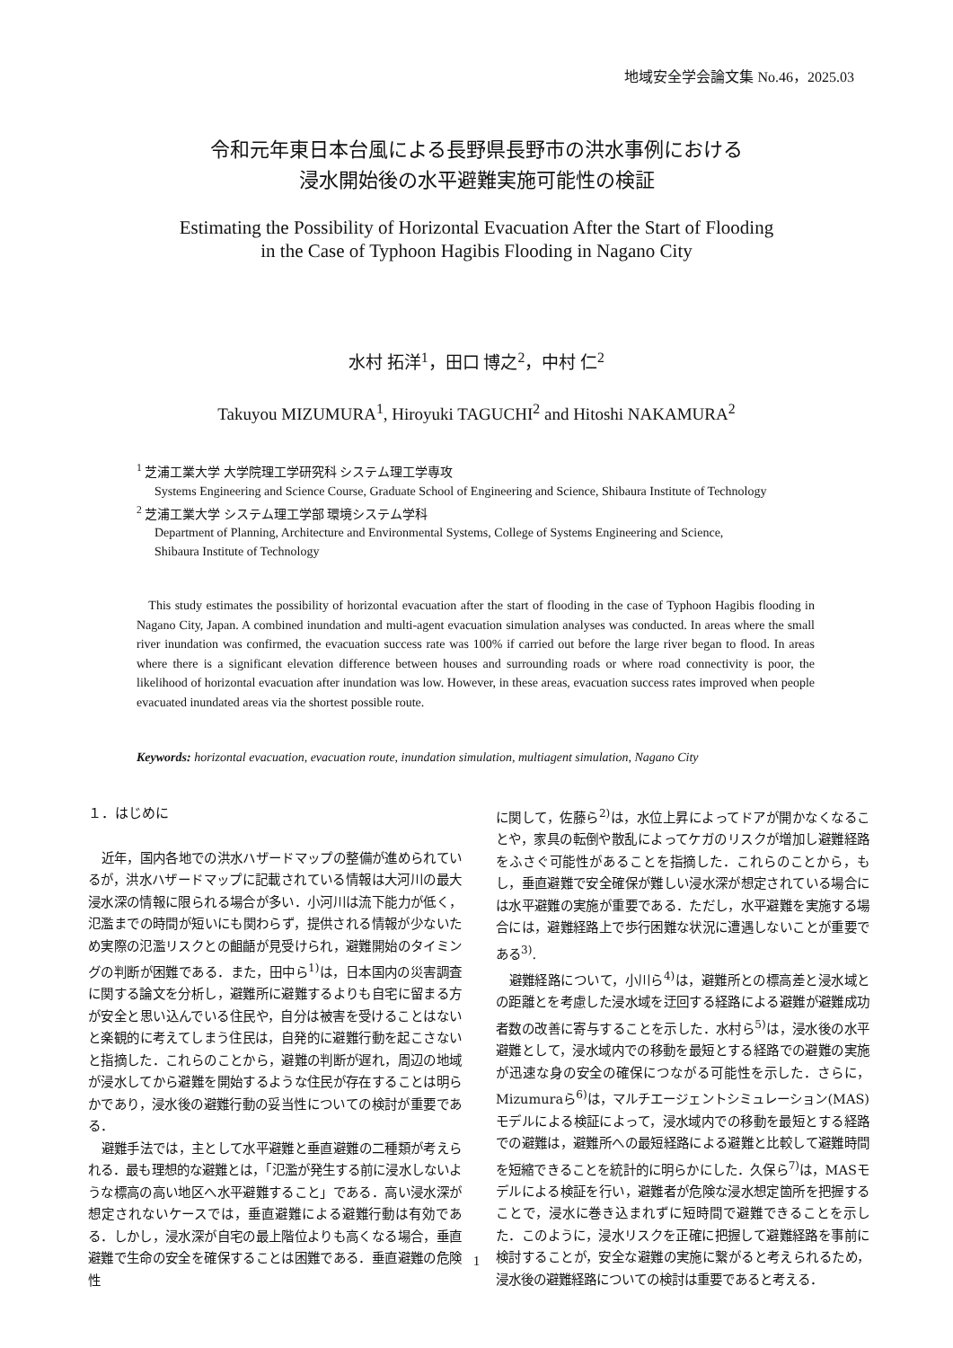地域安全学会論文集 No.46，2025.03
令和元年東日本台風による長野県長野市の洪水事例における
浸水開始後の水平避難実施可能性の検証
Estimating the Possibility of Horizontal Evacuation After the Start of Flooding
in the Case of Typhoon Hagibis Flooding in Nagano City
水村 拓洋<sup>1</sup>，田口 博之<sup>2</sup>，中村 仁<sup>2</sup>
Takuyou MIZUMURA<sup>1</sup>, Hiroyuki TAGUCHI<sup>2</sup> and Hitoshi NAKAMURA<sup>2</sup>
<sup>1</sup> 芝浦工業大学 大学院理工学研究科 システム理工学専攻
Systems Engineering and Science Course, Graduate School of Engineering and Science, Shibaura Institute of Technology
<sup>2</sup> 芝浦工業大学 システム理工学部 環境システム学科
Department of Planning, Architecture and Environmental Systems, College of Systems Engineering and Science,
Shibaura Institute of Technology
This study estimates the possibility of horizontal evacuation after the start of flooding in the case of Typhoon Hagibis flooding in Nagano City, Japan. A combined inundation and multi-agent evacuation simulation analyses was conducted. In areas where the small river inundation was confirmed, the evacuation success rate was 100% if carried out before the large river began to flood. In areas where there is a significant elevation difference between houses and surrounding roads or where road connectivity is poor, the likelihood of horizontal evacuation after inundation was low. However, in these areas, evacuation success rates improved when people evacuated inundated areas via the shortest possible route.
Keywords: horizontal evacuation, evacuation route, inundation simulation, multiagent simulation, Nagano City
１．はじめに
近年，国内各地での洪水ハザードマップの整備が進められているが，洪水ハザードマップに記載されている情報は大河川の最大浸水深の情報に限られる場合が多い．小河川は流下能力が低く，氾濫までの時間が短いにも関わらず，提供される情報が少ないため実際の氾濫リスクとの齟齬が見受けられ，避難開始のタイミングの判断が困難である．また，田中ら<sup>1)</sup>は，日本国内の災害調査に関する論文を分析し，避難所に避難するよりも自宅に留まる方が安全と思い込んでいる住民や，自分は被害を受けることはないと楽観的に考えてしまう住民は，自発的に避難行動を起こさないと指摘した．これらのことから，避難の判断が遅れ，周辺の地域が浸水してから避難を開始するような住民が存在することは明らかであり，浸水後の避難行動の妥当性についての検討が重要である．
避難手法では，主として水平避難と垂直避難の二種類が考えられる．最も理想的な避難とは，「氾濫が発生する前に浸水しないような標高の高い地区へ水平避難すること」である．高い浸水深が想定されないケースでは，垂直避難による避難行動は有効である．しかし，浸水深が自宅の最上階位よりも高くなる場合，垂直避難で生命の安全を確保することは困難である．垂直避難の危険性
に関して，佐藤ら<sup>2)</sup>は，水位上昇によってドアが開かなくなることや，家具の転倒や散乱によってケガのリスクが増加し避難経路をふさぐ可能性があることを指摘した．これらのことから，もし，垂直避難で安全確保が難しい浸水深が想定されている場合には水平避難の実施が重要である．ただし，水平避難を実施する場合には，避難経路上で歩行困難な状況に遭遇しないことが重要である<sup>3)</sup>.
避難経路について，小川ら<sup>4)</sup>は，避難所との標高差と浸水域との距離とを考慮した浸水域を迂回する経路による避難が避難成功者数の改善に寄与することを示した．水村ら<sup>5)</sup>は，浸水後の水平避難として，浸水域内での移動を最短とする経路での避難の実施が迅速な身の安全の確保につながる可能性を示した．さらに，Mizumuraら<sup>6)</sup>は，マルチエージェントシミュレーション(MAS)モデルによる検証によって，浸水域内での移動を最短とする経路での避難は，避難所への最短経路による避難と比較して避難時間を短縮できることを統計的に明らかにした．久保ら<sup>7)</sup>は，MASモデルによる検証を行い，避難者が危険な浸水想定箇所を把握することで，浸水に巻き込まれずに短時間で避難できることを示した．このように，浸水リスクを正確に把握して避難経路を事前に検討することが，安全な避難の実施に繋がると考えられるため，浸水後の避難経路についての検討は重要であると考える．
1